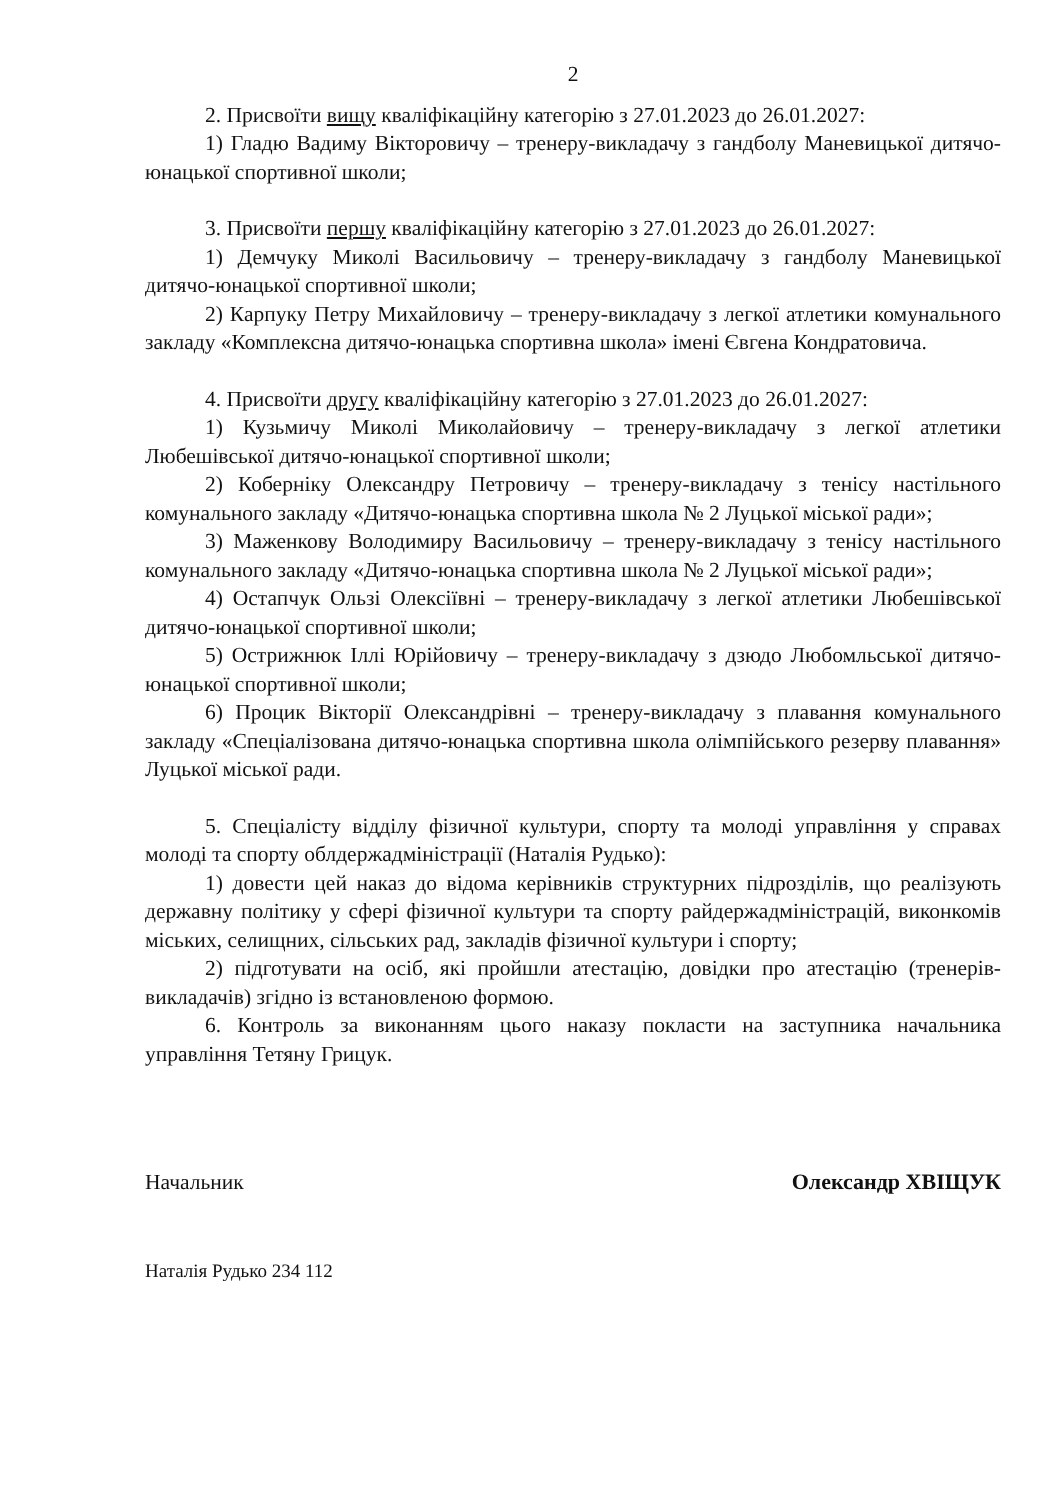2
2. Присвоїти вищу кваліфікаційну категорію з 27.01.2023 до 26.01.2027:
1) Гладю Вадиму Вікторовичу – тренеру-викладачу з гандболу Маневицької дитячо-юнацької спортивної школи;
3. Присвоїти першу кваліфікаційну категорію з 27.01.2023 до 26.01.2027:
1) Демчуку Миколі Васильовичу – тренеру-викладачу з гандболу Маневицької дитячо-юнацької спортивної школи;
2) Карпуку Петру Михайловичу – тренеру-викладачу з легкої атлетики комунального закладу «Комплексна дитячо-юнацька спортивна школа» імені Євгена Кондратовича.
4. Присвоїти другу кваліфікаційну категорію з 27.01.2023 до 26.01.2027:
1) Кузьмичу Миколі Миколайовичу – тренеру-викладачу з легкої атлетики Любешівської дитячо-юнацької спортивної школи;
2) Коберніку Олександру Петровичу – тренеру-викладачу з тенісу настільного комунального закладу «Дитячо-юнацька спортивна школа № 2 Луцької міської ради»;
3) Маженкову Володимиру Васильовичу – тренеру-викладачу з тенісу настільного комунального закладу «Дитячо-юнацька спортивна школа № 2 Луцької міської ради»;
4) Остапчук Ользі Олексіївні – тренеру-викладачу з легкої атлетики Любешівської дитячо-юнацької спортивної школи;
5) Острижнюк Іллі Юрійовичу – тренеру-викладачу з дзюдо Любомльської дитячо-юнацької спортивної школи;
6) Процик Вікторії Олександрівні – тренеру-викладачу з плавання комунального закладу «Спеціалізована дитячо-юнацька спортивна школа олімпійського резерву плавання» Луцької міської ради.
5. Спеціалісту відділу фізичної культури, спорту та молоді управління у справах молоді та спорту облдержадміністрації (Наталія Рудько):
1) довести цей наказ до відома керівників структурних підрозділів, що реалізують державну політику у сфері фізичної культури та спорту райдержадміністрацій, виконкомів міських, селищних, сільських рад, закладів фізичної культури і спорту;
2) підготувати на осіб, які пройшли атестацію, довідки про атестацію (тренерів-викладачів) згідно із встановленою формою.
6. Контроль за виконанням цього наказу покласти на заступника начальника управління Тетяну Грицук.
Начальник Олександр ХВІЩУК
Наталія Рудько 234 112